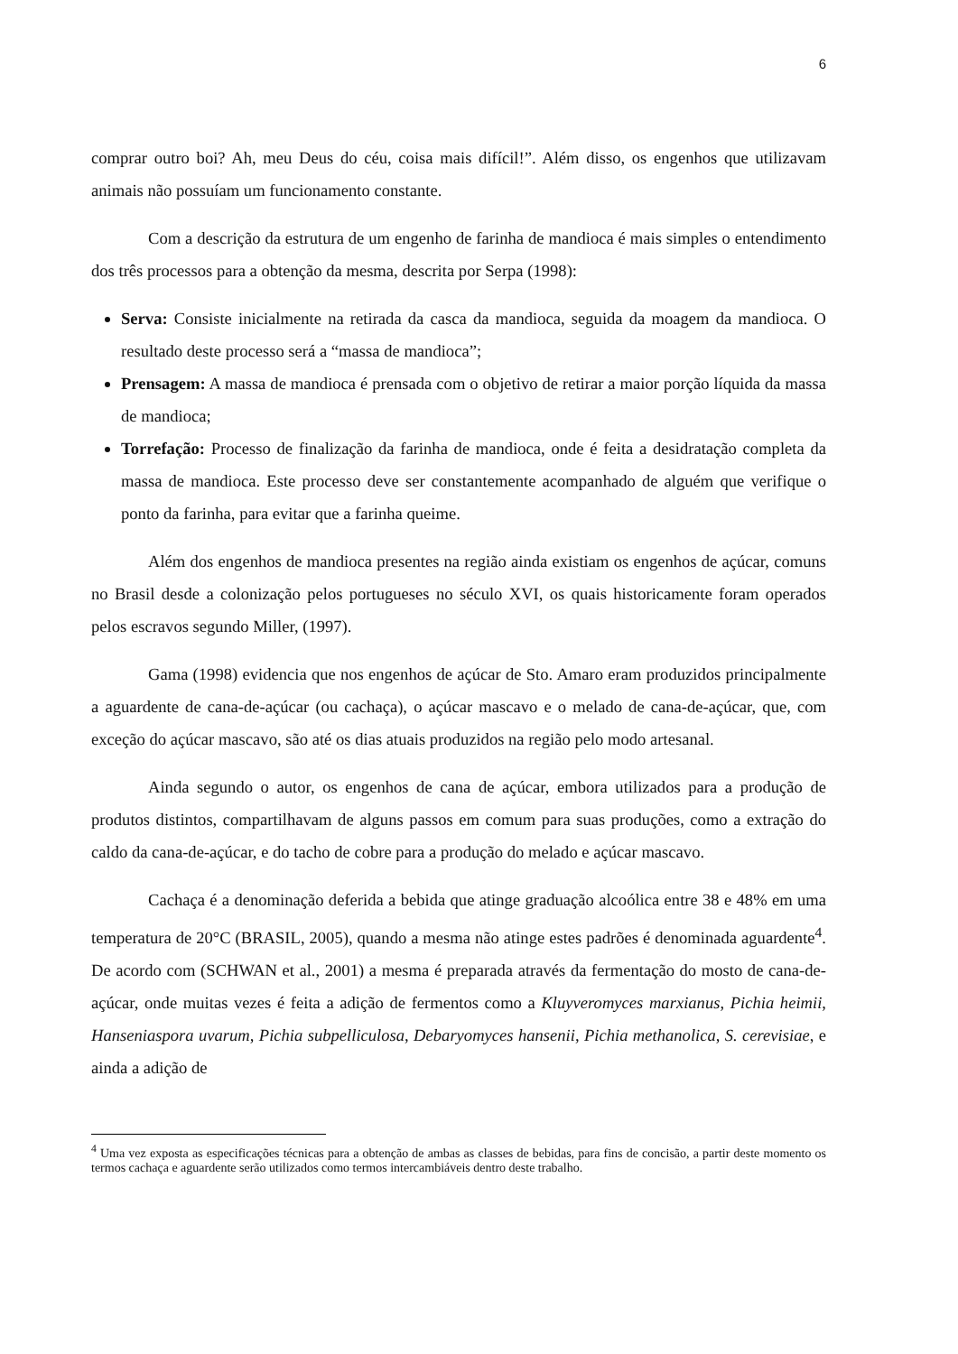6
comprar outro boi? Ah, meu Deus do céu, coisa mais difícil!”. Além disso, os engenhos que utilizavam animais não possuíam um funcionamento constante.
Com a descrição da estrutura de um engenho de farinha de mandioca é mais simples o entendimento dos três processos para a obtenção da mesma, descrita por Serpa (1998):
Serva: Consiste inicialmente na retirada da casca da mandioca, seguida da moagem da mandioca. O resultado deste processo será a “massa de mandioca”;
Prensagem: A massa de mandioca é prensada com o objetivo de retirar a maior porção líquida da massa de mandioca;
Torrefação: Processo de finalização da farinha de mandioca, onde é feita a desidratação completa da massa de mandioca. Este processo deve ser constantemente acompanhado de alguém que verifique o ponto da farinha, para evitar que a farinha queime.
Além dos engenhos de mandioca presentes na região ainda existiam os engenhos de açúcar, comuns no Brasil desde a colonização pelos portugueses no século XVI, os quais historicamente foram operados pelos escravos segundo Miller, (1997).
Gama (1998) evidencia que nos engenhos de açúcar de Sto. Amaro eram produzidos principalmente a aguardente de cana-de-açúcar (ou cachaça), o açúcar mascavo e o melado de cana-de-açúcar, que, com exceção do açúcar mascavo, são até os dias atuais produzidos na região pelo modo artesanal.
Ainda segundo o autor, os engenhos de cana de açúcar, embora utilizados para a produção de produtos distintos, compartilhavam de alguns passos em comum para suas produções, como a extração do caldo da cana-de-açúcar, e do tacho de cobre para a produção do melado e açúcar mascavo.
Cachaça é a denominação deferida a bebida que atinge graduação alcoólica entre 38 e 48% em uma temperatura de 20°C (BRASIL, 2005), quando a mesma não atinge estes padrões é denominada aguardente<sup>4</sup>. De acordo com (SCHWAN et al., 2001) a mesma é preparada através da fermentação do mosto de cana-de-açúcar, onde muitas vezes é feita a adição de fermentos como a Kluyveromyces marxianus, Pichia heimii, Hanseniaspora uvarum, Pichia subpelliculosa, Debaryomyces hansenii, Pichia methanolica, S. cerevisiae, e ainda a adição de
<sup>4</sup> Uma vez exposta as especificações técnicas para a obtenção de ambas as classes de bebidas, para fins de concisão, a partir deste momento os termos cachaça e aguardente serão utilizados como termos intercambiáveis dentro deste trabalho.